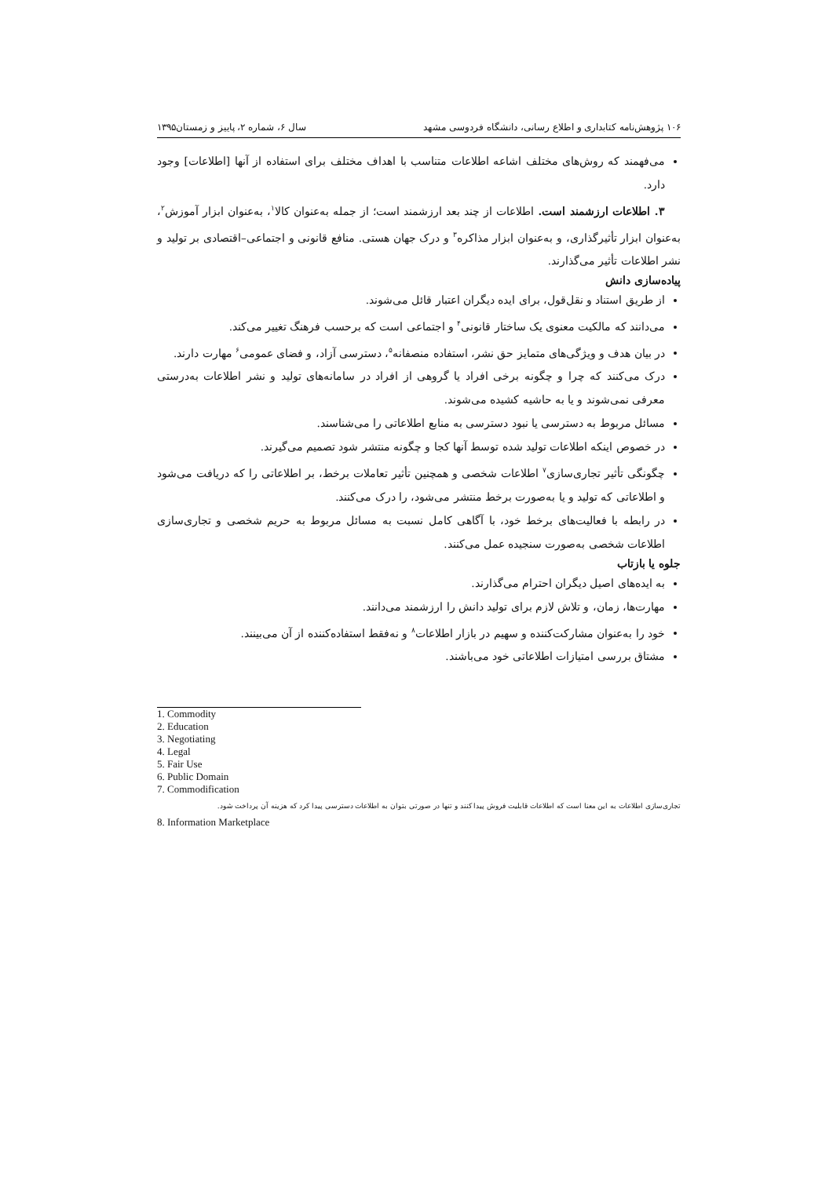۱۰۶ پژوهش‌نامه کتابداری و اطلاع رسانی، دانشگاه فردوسی مشهد سال ۶، شماره ۲، پاییز و زمستان۱۳۹۵
می‌فهمند که روش‌های مختلف اشاعه اطلاعات متناسب با اهداف مختلف برای استفاده از آنها [اطلاعات] وجود دارد.
۳. اطلاعات ارزشمند است. اطلاعات از چند بعد ارزشمند است؛ از جمله به‌عنوان کالا<sup>۱</sup>، به‌عنوان ابزار آموزش<sup>۲</sup>، به‌عنوان ابزار تأثیرگذاری، و به‌عنوان ابزار مذاکره<sup>۳</sup> و درک جهان هستی. منافع قانونی و اجتماعی–اقتصادی بر تولید و نشر اطلاعات تأثیر می‌گذارند.
پیاده‌سازی دانش
از طریق استناد و نقل‌قول، برای ایده دیگران اعتبار قائل می‌شوند.
می‌دانند که مالکیت معنوی یک ساختار قانونی<sup>۴</sup> و اجتماعی است که برحسب فرهنگ تغییر می‌کند.
در بیان هدف و ویژگی‌های متمایز حق نشر، استفاده منصفانه<sup>۵</sup>، دسترسی آزاد، و فضای عمومی<sup>۶</sup> مهارت دارند.
درک می‌کنند که چرا و چگونه برخی افراد یا گروهی از افراد در سامانه‌های تولید و نشر اطلاعات به‌درستی معرفی نمی‌شوند و یا به حاشیه کشیده می‌شوند.
مسائل مربوط به دسترسی یا نبود دسترسی به منابع اطلاعاتی را می‌شناسند.
در خصوص اینکه اطلاعات تولید شده توسط آنها کجا و چگونه منتشر شود تصمیم می‌گیرند.
چگونگی تأثیر تجاری‌سازی<sup>۷</sup> اطلاعات شخصی و همچنین تأثیر تعاملات برخط، بر اطلاعاتی را که دریافت می‌شود و اطلاعاتی که تولید و یا به‌صورت برخط منتشر می‌شود، را درک می‌کنند.
در رابطه با فعالیت‌های برخط خود، با آگاهی کامل نسبت به مسائل مربوط به حریم شخصی و تجاری‌سازی اطلاعات شخصی به‌صورت سنجیده عمل می‌کنند.
جلوه یا بازتاب
به ایده‌های اصیل دیگران احترام می‌گذارند.
مهارت‌ها، زمان، و تلاش لازم برای تولید دانش را ارزشمند می‌دانند.
خود را به‌عنوان مشارکت‌کننده و سهیم در بازار اطلاعات<sup>۸</sup> و نه‌فقط استفاده‌کننده از آن می‌بینند.
مشتاق بررسی امتیازات اطلاعاتی خود می‌باشند.
1. Commodity
2. Education
3. Negotiating
4. Legal
5. Fair Use
6. Public Domain
7. Commodification
تجاری‌سازی اطلاعات به این معنا است که اطلاعات قابلیت فروش پیدا کنند و تنها در صورتی بتوان به اطلاعات دسترسی پیدا کرد که هزینه آن پرداخت شود.
8. Information Marketplace